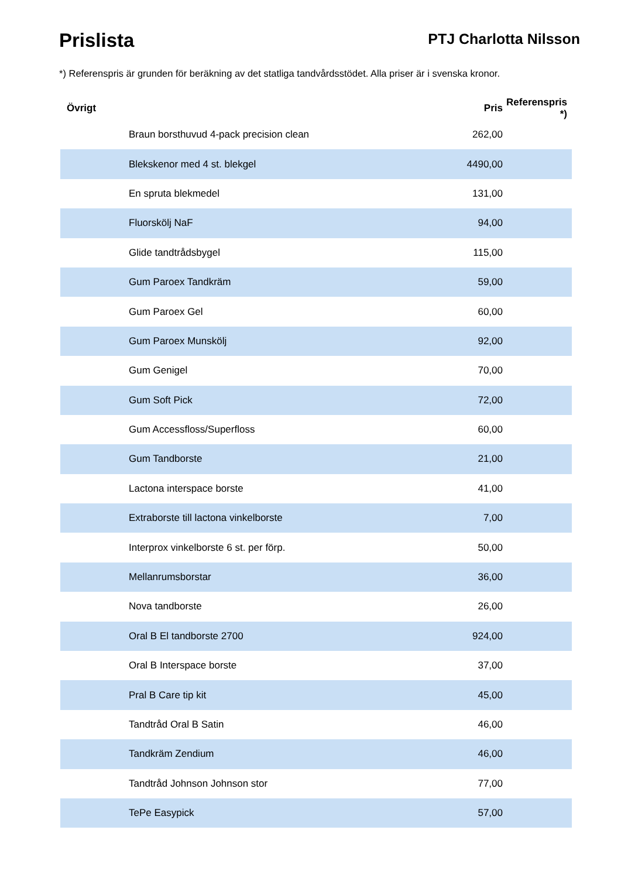Prislista
PTJ Charlotta Nilsson
*) Referenspris är grunden för beräkning av det statliga tandvårdsstödet. Alla priser är i svenska kronor.
| Övrigt | Pris | Referenspris *) |
| --- | --- | --- |
| Braun borsthuvud 4-pack precision clean | 262,00 | |
| Blekskenor med 4 st. blekgel | 4490,00 | |
| En spruta blekmedel | 131,00 | |
| Fluorskölj NaF | 94,00 | |
| Glide tandtrådsbygel | 115,00 | |
| Gum Paroex Tandkräm | 59,00 | |
| Gum Paroex Gel | 60,00 | |
| Gum Paroex Munskölj | 92,00 | |
| Gum Genigel | 70,00 | |
| Gum Soft Pick | 72,00 | |
| Gum Accessfloss/Superfloss | 60,00 | |
| Gum Tandborste | 21,00 | |
| Lactona interspace borste | 41,00 | |
| Extraborste till lactona vinkelborste | 7,00 | |
| Interprox vinkelborste 6 st. per förp. | 50,00 | |
| Mellanrumsborstar | 36,00 | |
| Nova tandborste | 26,00 | |
| Oral B El tandborste 2700 | 924,00 | |
| Oral B Interspace borste | 37,00 | |
| Pral B Care tip kit | 45,00 | |
| Tandtråd Oral B Satin | 46,00 | |
| Tandkräm Zendium | 46,00 | |
| Tandtråd Johnson Johnson stor | 77,00 | |
| TePe Easypick | 57,00 | |